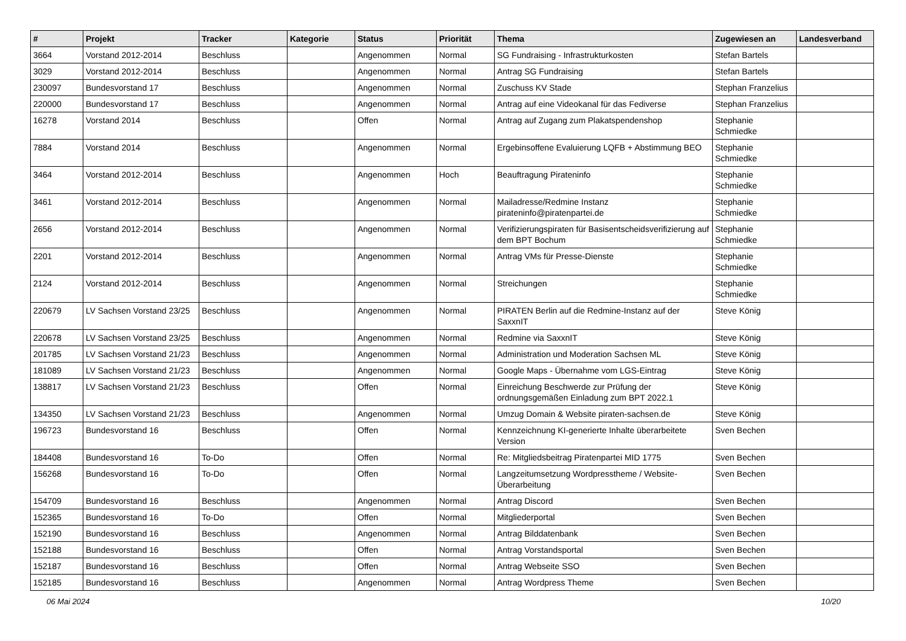| # | Projekt | Tracker | Kategorie | Status | Priorität | Thema | Zugewiesen an | Landesverband |
| --- | --- | --- | --- | --- | --- | --- | --- | --- |
| 3664 | Vorstand 2012-2014 | Beschluss | | Angenommen | Normal | SG Fundraising - Infrastrukturkosten | Stefan Bartels | |
| 3029 | Vorstand 2012-2014 | Beschluss | | Angenommen | Normal | Antrag SG Fundraising | Stefan Bartels | |
| 230097 | Bundesvorstand 17 | Beschluss | | Angenommen | Normal | Zuschuss KV Stade | Stephan Franzelius | |
| 220000 | Bundesvorstand 17 | Beschluss | | Angenommen | Normal | Antrag auf eine Videokanal für das Fediverse | Stephan Franzelius | |
| 16278 | Vorstand 2014 | Beschluss | | Offen | Normal | Antrag auf Zugang zum Plakatspendenshop | Stephanie Schmiedke | |
| 7884 | Vorstand 2014 | Beschluss | | Angenommen | Normal | Ergebinsoffene Evaluierung LQFB + Abstimmung BEO | Stephanie Schmiedke | |
| 3464 | Vorstand 2012-2014 | Beschluss | | Angenommen | Hoch | Beauftragung Pirateninfo | Stephanie Schmiedke | |
| 3461 | Vorstand 2012-2014 | Beschluss | | Angenommen | Normal | Mailadresse/Redmine Instanz pirateninfo@piratenpartei.de | Stephanie Schmiedke | |
| 2656 | Vorstand 2012-2014 | Beschluss | | Angenommen | Normal | Verifizierungspiraten für Basisentscheidsverifizierung auf dem BPT Bochum | Stephanie Schmiedke | |
| 2201 | Vorstand 2012-2014 | Beschluss | | Angenommen | Normal | Antrag VMs für Presse-Dienste | Stephanie Schmiedke | |
| 2124 | Vorstand 2012-2014 | Beschluss | | Angenommen | Normal | Streichungen | Stephanie Schmiedke | |
| 220679 | LV Sachsen Vorstand 23/25 | Beschluss | | Angenommen | Normal | PIRATEN Berlin auf die Redmine-Instanz auf der SaxxnIT | Steve König | |
| 220678 | LV Sachsen Vorstand 23/25 | Beschluss | | Angenommen | Normal | Redmine via SaxxnIT | Steve König | |
| 201785 | LV Sachsen Vorstand 21/23 | Beschluss | | Angenommen | Normal | Administration und Moderation Sachsen ML | Steve König | |
| 181089 | LV Sachsen Vorstand 21/23 | Beschluss | | Angenommen | Normal | Google Maps - Übernahme vom LGS-Eintrag | Steve König | |
| 138817 | LV Sachsen Vorstand 21/23 | Beschluss | | Offen | Normal | Einreichung Beschwerde zur Prüfung der ordnungsgemäßen Einladung zum BPT 2022.1 | Steve König | |
| 134350 | LV Sachsen Vorstand 21/23 | Beschluss | | Angenommen | Normal | Umzug Domain & Website piraten-sachsen.de | Steve König | |
| 196723 | Bundesvorstand 16 | Beschluss | | Offen | Normal | Kennzeichnung KI-generierte Inhalte überarbeitete Version | Sven Bechen | |
| 184408 | Bundesvorstand 16 | To-Do | | Offen | Normal | Re: Mitgliedsbeitrag Piratenpartei MID 1775 | Sven Bechen | |
| 156268 | Bundesvorstand 16 | To-Do | | Offen | Normal | Langzeitumsetzung Wordpresstheme / Website-Überarbeitung | Sven Bechen | |
| 154709 | Bundesvorstand 16 | Beschluss | | Angenommen | Normal | Antrag Discord | Sven Bechen | |
| 152365 | Bundesvorstand 16 | To-Do | | Offen | Normal | Mitgliederportal | Sven Bechen | |
| 152190 | Bundesvorstand 16 | Beschluss | | Angenommen | Normal | Antrag Bilddatenbank | Sven Bechen | |
| 152188 | Bundesvorstand 16 | Beschluss | | Offen | Normal | Antrag Vorstandsportal | Sven Bechen | |
| 152187 | Bundesvorstand 16 | Beschluss | | Offen | Normal | Antrag Webseite SSO | Sven Bechen | |
| 152185 | Bundesvorstand 16 | Beschluss | | Angenommen | Normal | Antrag Wordpress Theme | Sven Bechen | |
06 Mai 2024 10/20